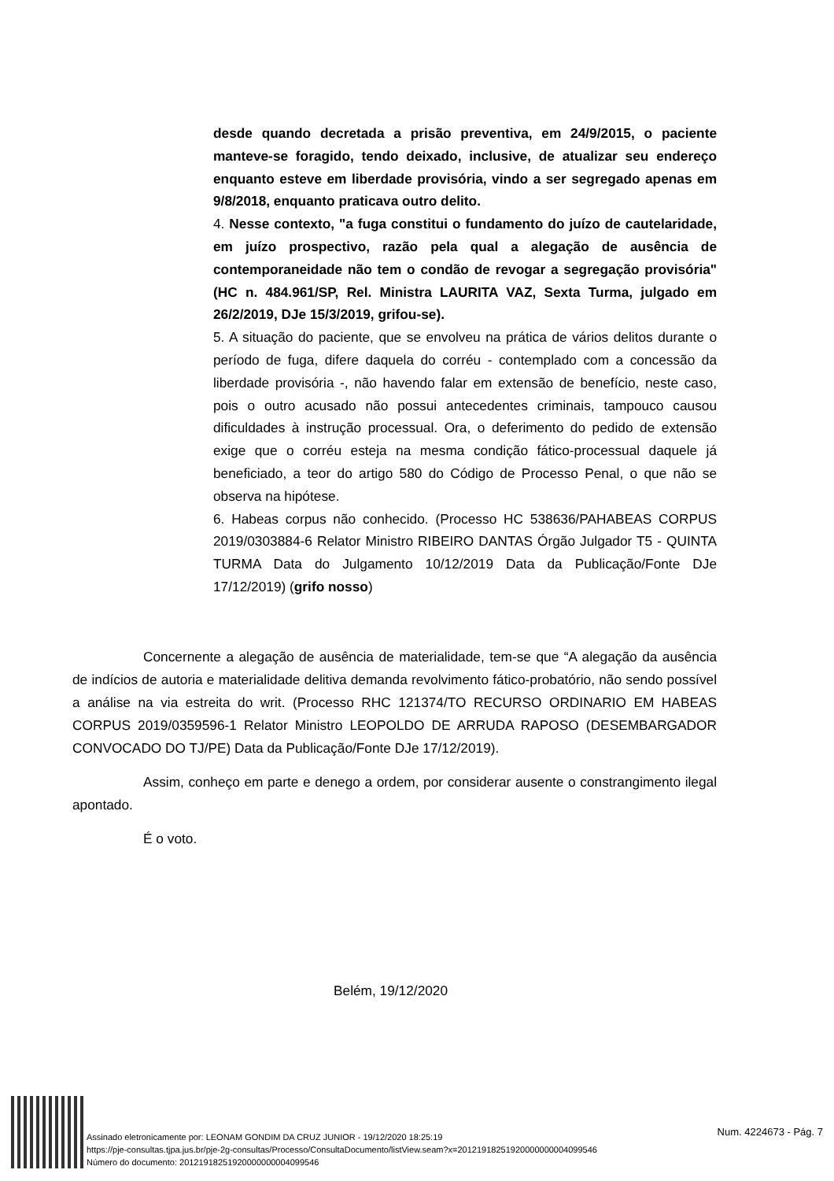desde quando decretada a prisão preventiva, em 24/9/2015, o paciente manteve-se foragido, tendo deixado, inclusive, de atualizar seu endereço enquanto esteve em liberdade provisória, vindo a ser segregado apenas em 9/8/2018, enquanto praticava outro delito.
4. Nesse contexto, "a fuga constitui o fundamento do juízo de cautelaridade, em juízo prospectivo, razão pela qual a alegação de ausência de contemporaneidade não tem o condão de revogar a segregação provisória" (HC n. 484.961/SP, Rel. Ministra LAURITA VAZ, Sexta Turma, julgado em 26/2/2019, DJe 15/3/2019, grifou-se).
5. A situação do paciente, que se envolveu na prática de vários delitos durante o período de fuga, difere daquela do corréu - contemplado com a concessão da liberdade provisória -, não havendo falar em extensão de benefício, neste caso, pois o outro acusado não possui antecedentes criminais, tampouco causou dificuldades à instrução processual. Ora, o deferimento do pedido de extensão exige que o corréu esteja na mesma condição fático-processual daquele já beneficiado, a teor do artigo 580 do Código de Processo Penal, o que não se observa na hipótese.
6. Habeas corpus não conhecido. (Processo HC 538636/PAHABEAS CORPUS 2019/0303884-6 Relator Ministro RIBEIRO DANTAS Órgão Julgador T5 - QUINTA TURMA Data do Julgamento 10/12/2019 Data da Publicação/Fonte DJe 17/12/2019) (grifo nosso)
Concernente a alegação de ausência de materialidade, tem-se que “A alegação da ausência de indícios de autoria e materialidade delitiva demanda revolvimento fático-probatório, não sendo possível a análise na via estreita do writ. (Processo RHC 121374/TO RECURSO ORDINARIO EM HABEAS CORPUS 2019/0359596-1 Relator Ministro LEOPOLDO DE ARRUDA RAPOSO (DESEMBARGADOR CONVOCADO DO TJ/PE) Data da Publicação/Fonte DJe 17/12/2019).
Assim, conheço em parte e denego a ordem, por considerar ausente o constrangimento ilegal apontado.
É o voto.
Belém, 19/12/2020
Assinado eletronicamente por: LEONAM GONDIM DA CRUZ JUNIOR - 19/12/2020 18:25:19
https://pje-consultas.tjpa.jus.br/pje-2g-consultas/Processo/ConsultaDocumento/listView.seam?x=20121918251920000000004099546
Número do documento: 20121918251920000000004099546
Num. 4224673 - Pág. 7